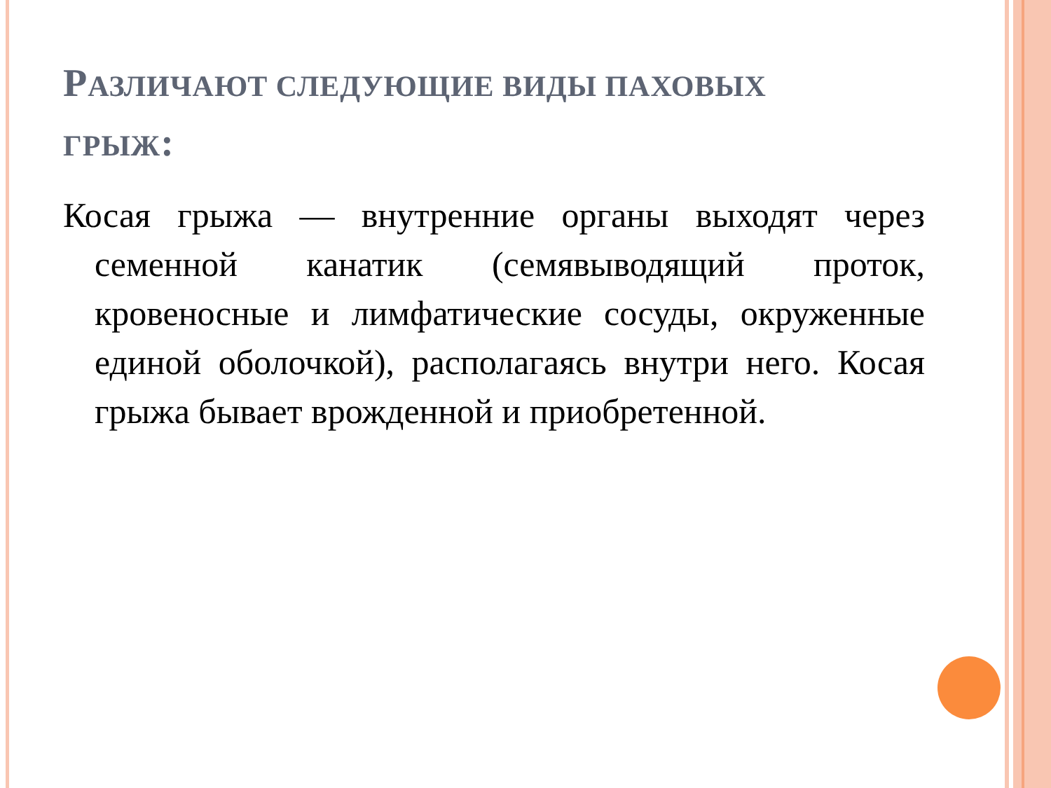РАЗЛИЧАЮТ СЛЕДУЮЩИЕ ВИДЫ ПАХОВЫХ ГРЫЖ:
Косая грыжа — внутренние органы выходят через семенной канатик (семявыводящий проток, кровеносные и лимфатические сосуды, окруженные единой оболочкой), располагаясь внутри него. Косая грыжа бывает врожденной и приобретенной.